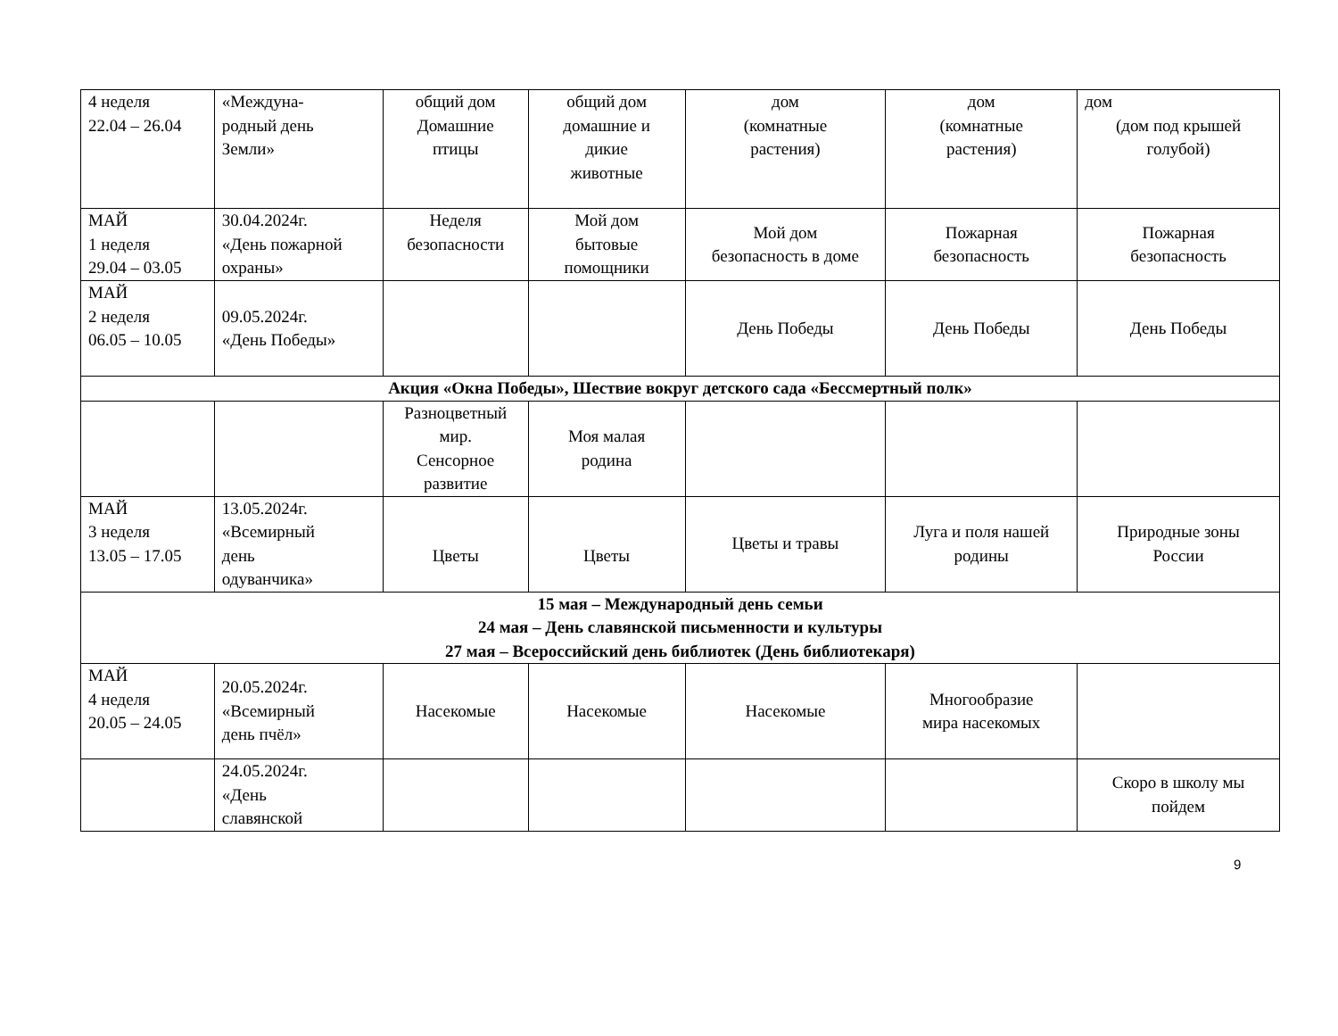| 4 неделя 22.04 – 26.04 | «Междуна- родный день Земли» | общий дом Домашние птицы | общий дом домашние и дикие животные | дом (комнатные растения) | дом (комнатные растения) | дом (дом под крышей голубой) |
| МАЙ 1 неделя 29.04 – 03.05 | 30.04.2024г. «День пожарной охраны» | Неделя безопасности | Мой дом бытовые помощники | Мой дом безопасность в доме | Пожарная безопасность | Пожарная безопасность |
| МАЙ 2 неделя 06.05 – 10.05 | 09.05.2024г. «День Победы» | | | День Победы | День Победы | День Победы |
| Акция «Окна Победы», Шествие вокруг детского сада «Бессмертный полк» | | | | | | |
| | | Разноцветный мир. Сенсорное развитие | Моя малая родина | | | |
| МАЙ 3 неделя 13.05 – 17.05 | 13.05.2024г. «Всемирный день одуванчика» | Цветы | Цветы | Цветы и травы | Луга и поля нашей родины | Природные зоны России |
| 15 мая – Международный день семьи 24 мая – День славянской письменности и культуры 27 мая – Всероссийский день библиотек (День библиотекаря) | | | | | | |
| МАЙ 4 неделя 20.05 – 24.05 | 20.05.2024г. «Всемирный день пчёл» | Насекомые | Насекомые | Насекомые | Многообразие мира насекомых | |
| | 24.05.2024г. «День славянской | | | | | Скоро в школу мы пойдем |
9